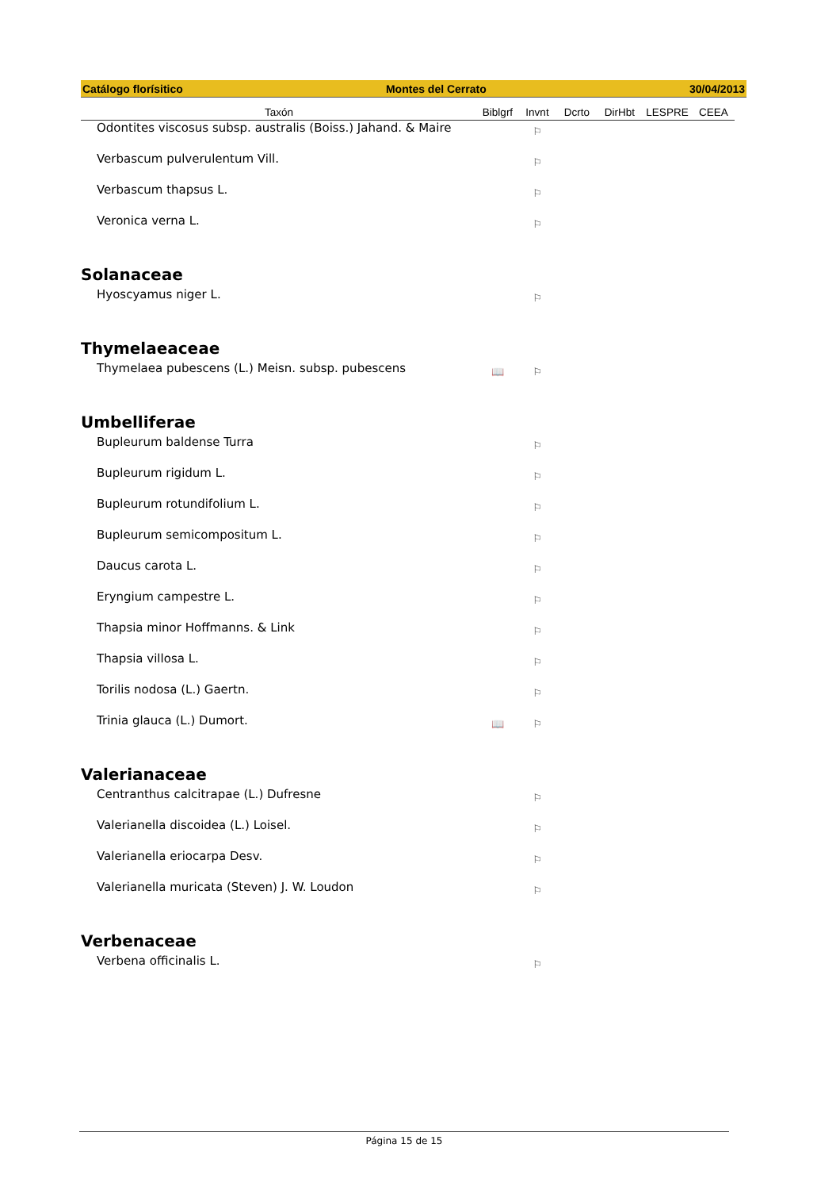Catálogo florísitico Montes del Cerrato 30/04/2013
| Taxón | Biblgrf | Invnt | Dcrto | DirHbt | LESPRE | CEEA |
| --- | --- | --- | --- | --- | --- | --- |
| Odontites viscosus subsp. australis (Boiss.) Jahand. & Maire | | ⚐ | | | | |
| Verbascum pulverulentum Vill. | | ⚐ | | | | |
| Verbascum thapsus L. | | ⚐ | | | | |
| Veronica verna L. | | ⚐ | | | | |
| Solanaceae | | | | | | |
| Hyoscyamus niger L. | | ⚐ | | | | |
| Thymelaeaceae | | | | | | |
| Thymelaea pubescens (L.) Meisn. subsp. pubescens | 📖 | ⚐ | | | | |
| Umbelliferae | | | | | | |
| Bupleurum baldense Turra | | ⚐ | | | | |
| Bupleurum rigidum L. | | ⚐ | | | | |
| Bupleurum rotundifolium L. | | ⚐ | | | | |
| Bupleurum semicompositum L. | | ⚐ | | | | |
| Daucus carota L. | | ⚐ | | | | |
| Eryngium campestre L. | | ⚐ | | | | |
| Thapsia minor Hoffmanns. & Link | | ⚐ | | | | |
| Thapsia villosa L. | | ⚐ | | | | |
| Torilis nodosa (L.) Gaertn. | | ⚐ | | | | |
| Trinia glauca (L.) Dumort. | 📖 | ⚐ | | | | |
| Valerianaceae | | | | | | |
| Centranthus calcitrapae (L.) Dufresne | | ⚐ | | | | |
| Valerianella discoidea (L.) Loisel. | | ⚐ | | | | |
| Valerianella eriocarpa Desv. | | ⚐ | | | | |
| Valerianella muricata (Steven) J. W. Loudon | | ⚐ | | | | |
| Verbenaceae | | | | | | |
| Verbena officinalis L. | | ⚐ | | | | |
Página 15 de 15